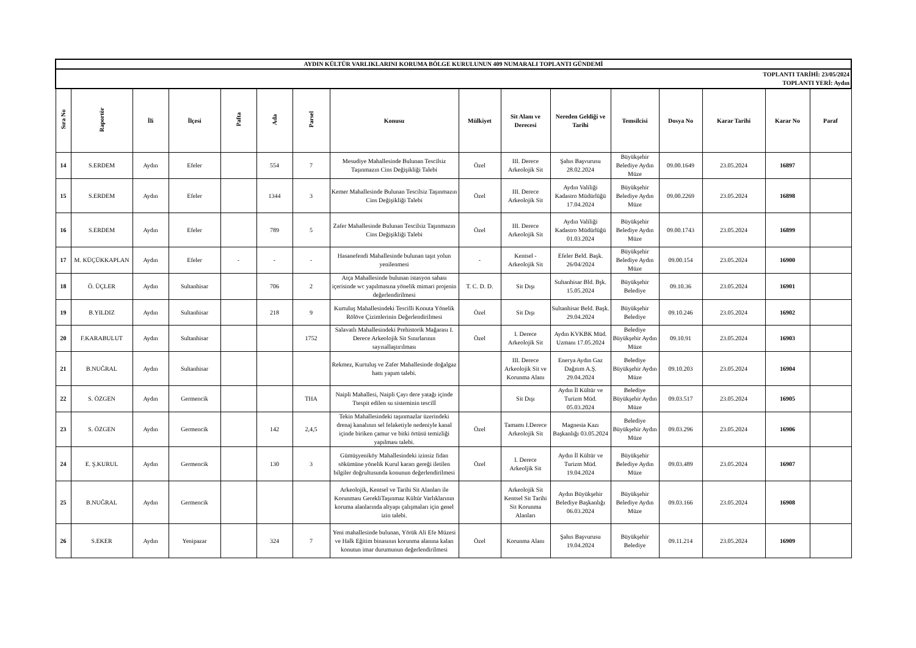| AYDIN KÜLTÜR VARLIKLARINI KORUMA BÖLGE KURULUNUN 409 NUMARALI TOPLANTI GÜNDEMİ | | | | | | | | | | | | | | | |
| TOPLANTI TARİHİ: 23/05/2024 TOPLANTI YERİ: Aydın | | | | | | | | | | | | | | | |
| Sıra No | Raportör | İli | İlçesi | Pafta | Ada | Parsel | Konusu | Mülkiyet | Sit Alanı ve Derecesi | Nereden Geldiği ve Tarihi | Temsilcisi | Dosya No | Karar Tarihi | Karar No | Paraf |
| 14 | S.ERDEM | Aydın | Efeler | | 554 | 7 | Mesudiye Mahallesinde Bulunan Tescilsiz Taşınmazın Cins Değişikliği Talebi | Özel | III. Derece Arkeolojik Sit | Şahıs Başvurusu 28.02.2024 | Büyükşehir Belediye Aydın Müze | 09.00.1649 | 23.05.2024 | 16897 | |
| 15 | S.ERDEM | Aydın | Efeler | | 1344 | 3 | Kemer Mahallesinde Bulunan Tescilsiz Taşınmazın Cins Değişikliği Talebi | Özel | III. Derece Arkeolojik Sit | Aydın Valiliği Kadastro Müdürlüğü 17.04.2024 | Büyükşehir Belediye Aydın Müze | 09.00.2269 | 23.05.2024 | 16898 | |
| 16 | S.ERDEM | Aydın | Efeler | | 789 | 5 | Zafer Mahallesinde Bulunan Tescilsiz Taşınmazın Cins Değişikliği Talebi | Özel | III. Derece Arkeolojik Sit | Aydın Valiliği Kadastro Müdürlüğü 01.03.2024 | Büyükşehir Belediye Aydın Müze | 09.00.1743 | 23.05.2024 | 16899 | |
| 17 | M. KÜÇÜKKAPLAN | Aydın | Efeler | - | - | - | Hasanefendi Mahallesinde bulunan taşıt yolun yenilenmesi | - | Kentsel - Arkeolojik Sit | Efeler Beld. Başk. 26/04/2024 | Büyükşehir Belediye Aydın Müze | 09.00.154 | 23.05.2024 | 16900 | |
| 18 | Ö. ÜÇLER | Aydın | Sultanhisar | | 706 | 2 | Atça Mahallesinde bulunan istasyon sahası içerisinde wc yapılmasına yönelik mimari projenin değerlendirilmesi | T. C. D. D. | Sit Dışı | Sultanhisar Bld. Bşk. 15.05.2024 | Büyükşehir Belediye | 09.10.36 | 23.05.2024 | 16901 | |
| 19 | B.YILDIZ | Aydın | Sultanhisar | | 218 | 9 | Kurtuluş Mahallesindeki Tescilli Konuta Yönelik Rölöve Çizimlerinin Değerlendirilmesi | Özel | Sit Dışı | Sultanhisar Beld. Başk. 29.04.2024 | Büyükşehir Belediye | 09.10.246 | 23.05.2024 | 16902 | |
| 20 | F.KARABULUT | Aydın | Sultanhisar | | | 1752 | Salavatlı Mahallesindeki Prehistorik Mağarası I. Derece Arkeolojik Sit Sınırlarının sayısallaştırılması | Özel | I. Derece Arkeolojik Sit | Aydın KVKBK Müd. Uzmanı 17.05.2024 | Belediye Büyükşehir Aydın Müze | 09.10.91 | 23.05.2024 | 16903 | |
| 21 | B.NUĞRAL | Aydın | Sultanhisar | | | | Rekmez, Kurtuluş ve Zafer Mahallesinde doğalgaz hattı yapım talebi. | | III. Derece Arkeolojik Sit ve Korunma Alanı | Enerya Aydın Gaz Dağıtım A.Ş. 29.04.2024 | Belediye Büyükşehir Aydın Müze | 09.10.203 | 23.05.2024 | 16904 | |
| 22 | S. ÖZGEN | Aydın | Germencik | | | THA | Naipli Mahallesi, Naipli Çayı dere yatağı içinde Ttespit edilen su sisteminin tescilİ | | Sit Dışı | Aydın İl Kültür ve Turizm Müd. 05.03.2024 | Belediye Büyükşehir Aydın Müze | 09.03.517 | 23.05.2024 | 16905 | |
| 23 | S. ÖZGEN | Aydın | Germencik | | 142 | 2,4,5 | Tekin Mahallesindeki taşınmazlar üzerindeki drenaj kanalının sel felaketiyle nedeniyle kanal içinde biriken çamur ve bitki örtüsü temizliği yapılması talebi. | Özel | Tamamı I.Derece Arkeolojik Sit | Magnesia Kazı Başkanlığı 03.05.2024 | Belediye Büyükşehir Aydın Müze | 09.03.296 | 23.05.2024 | 16906 | |
| 24 | E. Ş.KURUL | Aydın | Germencik | | 130 | 3 | Gümüşyeniköy Mahallesindeki izinsiz fidan sökümüne yönelik Kurul kararı gereği iletilen bilgiler doğrultusunda konunun değerlendirilmesi | Özel | I. Derece Arkeoljik Sit | Aydın İl Kültür ve Turizm Müd. 19.04.2024 | Büyükşehir Belediye Aydın Müze | 09.03.489 | 23.05.2024 | 16907 | |
| 25 | B.NUĞRAL | Aydın | Germencik | | | | Arkeolojik, Kentsel ve Tarihi Sit Alanları ile Korunması GerekliTaşınmaz Kültür Varlıklarının koruma alanlarında altyapı çalışmaları için genel izin talebi. | | Arkeolojik Sit Kentsel Sit Tarihi Sit Korunma Alanları | Aydın Büyükşehir Belediye Başkanlığı 06.03.2024 | Büyükşehir Belediye Aydın Müze | 09.03.166 | 23.05.2024 | 16908 | |
| 26 | S.EKER | Aydın | Yenipazar | | 324 | 7 | Yeni mahallesinde bulunan, Yörük Ali Efe Müzesi ve Halk Eğitim binasının korunma alanına kalan konutun imar durumunun değerlendirilmesi | Özel | Korunma Alanı | Şahıs Başvurusu 19.04.2024 | Büyükşehir Belediye | 09.11.214 | 23.05.2024 | 16909 | |